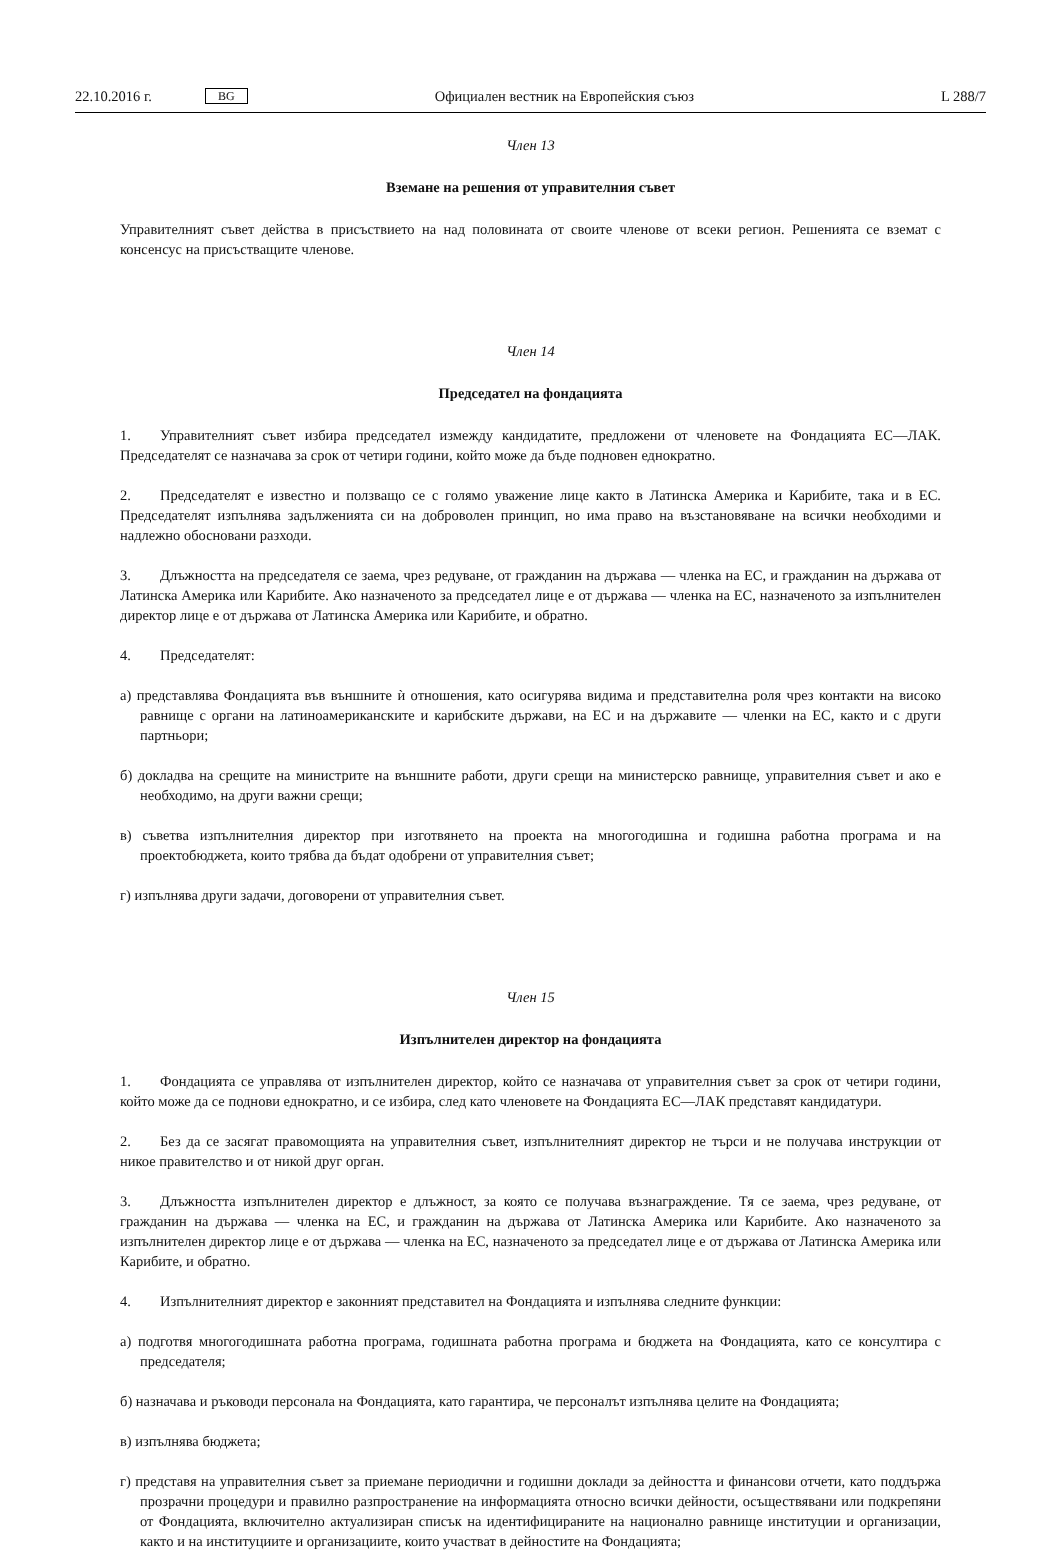22.10.2016 г. BG Официален вестник на Европейския съюз L 288/7
Член 13
Вземане на решения от управителния съвет
Управителният съвет действа в присъствието на над половината от своите членове от всеки регион. Решенията се вземат с консенсус на присъстващите членове.
Член 14
Председател на фондацията
1. Управителният съвет избира председател измежду кандидатите, предложени от членовете на Фондацията ЕС—ЛАК. Председателят се назначава за срок от четири години, който може да бъде подновен еднократно.
2. Председателят е известно и ползващо се с голямо уважение лице както в Латинска Америка и Карибите, така и в ЕС. Председателят изпълнява задълженията си на доброволен принцип, но има право на възстановяване на всички необходими и надлежно обосновани разходи.
3. Длъжността на председателя се заема, чрез редуване, от гражданин на държава — членка на ЕС, и гражданин на държава от Латинска Америка или Карибите. Ако назначеното за председател лице е от държава — членка на ЕС, назначеното за изпълнителен директор лице е от държава от Латинска Америка или Карибите, и обратно.
4. Председателят:
а) представлява Фондацията във външните ѝ отношения, като осигурява видима и представителна роля чрез контакти на високо равнище с органи на латиноамериканските и карибските държави, на ЕС и на държавите — членки на ЕС, както и с други партньори;
б) докладва на срещите на министрите на външните работи, други срещи на министерско равнище, управителния съвет и ако е необходимо, на други важни срещи;
в) съветва изпълнителния директор при изготвянето на проекта на многогодишна и годишна работна програма и на проектобюджета, които трябва да бъдат одобрени от управителния съвет;
г) изпълнява други задачи, договорени от управителния съвет.
Член 15
Изпълнителен директор на фондацията
1. Фондацията се управлява от изпълнителен директор, който се назначава от управителния съвет за срок от четири години, който може да се поднови еднократно, и се избира, след като членовете на Фондацията ЕС—ЛАК представят кандидатури.
2. Без да се засягат правомощията на управителния съвет, изпълнителният директор не търси и не получава инструкции от никое правителство и от никой друг орган.
3. Длъжността изпълнителен директор е длъжност, за която се получава възнаграждение. Тя се заема, чрез редуване, от гражданин на държава — членка на ЕС, и гражданин на държава от Латинска Америка или Карибите. Ако назначеното за изпълнителен директор лице е от държава — членка на ЕС, назначеното за председател лице е от държава от Латинска Америка или Карибите, и обратно.
4. Изпълнителният директор е законният представител на Фондацията и изпълнява следните функции:
а) подготвя многогодишната работна програма, годишната работна програма и бюджета на Фондацията, като се консултира с председателя;
б) назначава и ръководи персонала на Фондацията, като гарантира, че персоналът изпълнява целите на Фондацията;
в) изпълнява бюджета;
г) представя на управителния съвет за приемане периодични и годишни доклади за дейността и финансови отчети, като поддържа прозрачни процедури и правилно разпространение на информацията относно всички дейности, осъществявани или подкрепяни от Фондацията, включително актуализиран списък на идентифицираните на национално равнище институции и организации, както и на институциите и организациите, които участват в дейностите на Фондацията;